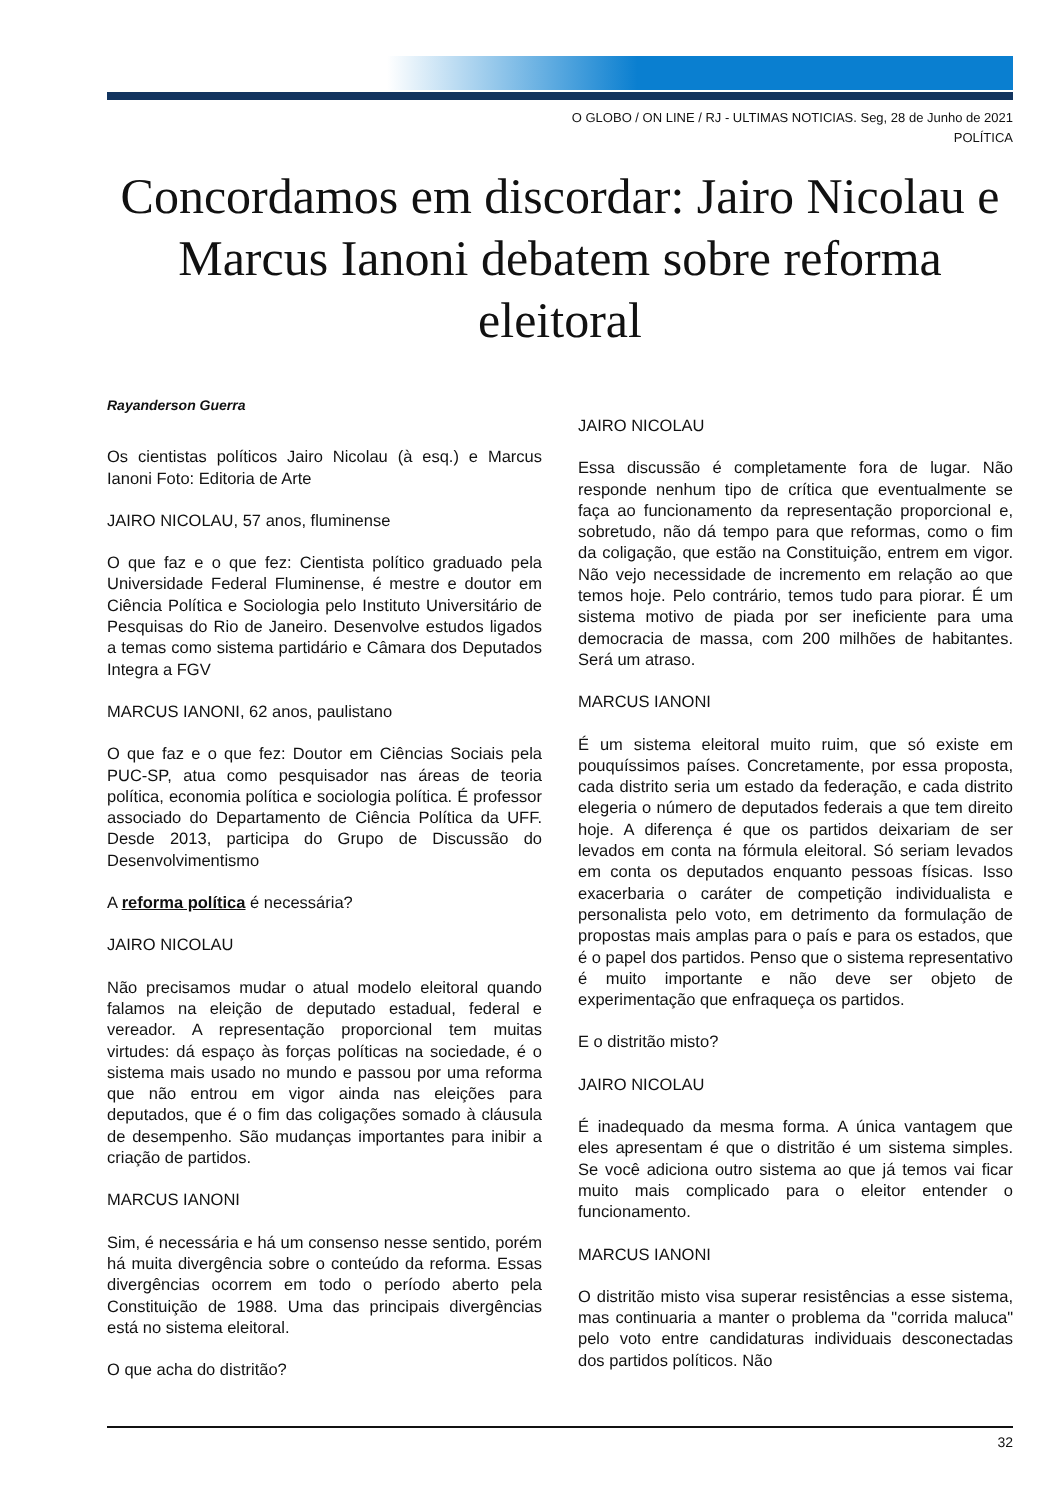O GLOBO / ON LINE / RJ - ULTIMAS NOTICIAS. Seg, 28 de Junho de 2021
POLÍTICA
Concordamos em discordar: Jairo Nicolau e Marcus Ianoni debatem sobre reforma eleitoral
Rayanderson Guerra
Os cientistas políticos Jairo Nicolau (à esq.) e Marcus Ianoni Foto: Editoria de Arte
JAIRO NICOLAU, 57 anos, fluminense
O que faz e o que fez: Cientista político graduado pela Universidade Federal Fluminense, é mestre e doutor em Ciência Política e Sociologia pelo Instituto Universitário de Pesquisas do Rio de Janeiro. Desenvolve estudos ligados a temas como sistema partidário e Câmara dos Deputados Integra a FGV
MARCUS IANONI, 62 anos, paulistano
O que faz e o que fez: Doutor em Ciências Sociais pela PUC-SP, atua como pesquisador nas áreas de teoria política, economia política e sociologia política. É professor associado do Departamento de Ciência Política da UFF. Desde 2013, participa do Grupo de Discussão do Desenvolvimentismo
A reforma política é necessária?
JAIRO NICOLAU
Não precisamos mudar o atual modelo eleitoral quando falamos na eleição de deputado estadual, federal e vereador. A representação proporcional tem muitas virtudes: dá espaço às forças políticas na sociedade, é o sistema mais usado no mundo e passou por uma reforma que não entrou em vigor ainda nas eleições para deputados, que é o fim das coligações somado à cláusula de desempenho. São mudanças importantes para inibir a criação de partidos.
MARCUS IANONI
Sim, é necessária e há um consenso nesse sentido, porém há muita divergência sobre o conteúdo da reforma. Essas divergências ocorrem em todo o período aberto pela Constituição de 1988. Uma das principais divergências está no sistema eleitoral.
O que acha do distritão?
JAIRO NICOLAU
Essa discussão é completamente fora de lugar. Não responde nenhum tipo de crítica que eventualmente se faça ao funcionamento da representação proporcional e, sobretudo, não dá tempo para que reformas, como o fim da coligação, que estão na Constituição, entrem em vigor. Não vejo necessidade de incremento em relação ao que temos hoje. Pelo contrário, temos tudo para piorar. É um sistema motivo de piada por ser ineficiente para uma democracia de massa, com 200 milhões de habitantes. Será um atraso.
MARCUS IANONI
É um sistema eleitoral muito ruim, que só existe em pouquíssimos países. Concretamente, por essa proposta, cada distrito seria um estado da federação, e cada distrito elegeria o número de deputados federais a que tem direito hoje. A diferença é que os partidos deixariam de ser levados em conta na fórmula eleitoral. Só seriam levados em conta os deputados enquanto pessoas físicas. Isso exacerbaria o caráter de competição individualista e personalista pelo voto, em detrimento da formulação de propostas mais amplas para o país e para os estados, que é o papel dos partidos. Penso que o sistema representativo é muito importante e não deve ser objeto de experimentação que enfraqueça os partidos.
E o distritão misto?
JAIRO NICOLAU
É inadequado da mesma forma. A única vantagem que eles apresentam é que o distritão é um sistema simples. Se você adiciona outro sistema ao que já temos vai ficar muito mais complicado para o eleitor entender o funcionamento.
MARCUS IANONI
O distritão misto visa superar resistências a esse sistema, mas continuaria a manter o problema da "corrida maluca" pelo voto entre candidaturas individuais desconectadas dos partidos políticos. Não
32